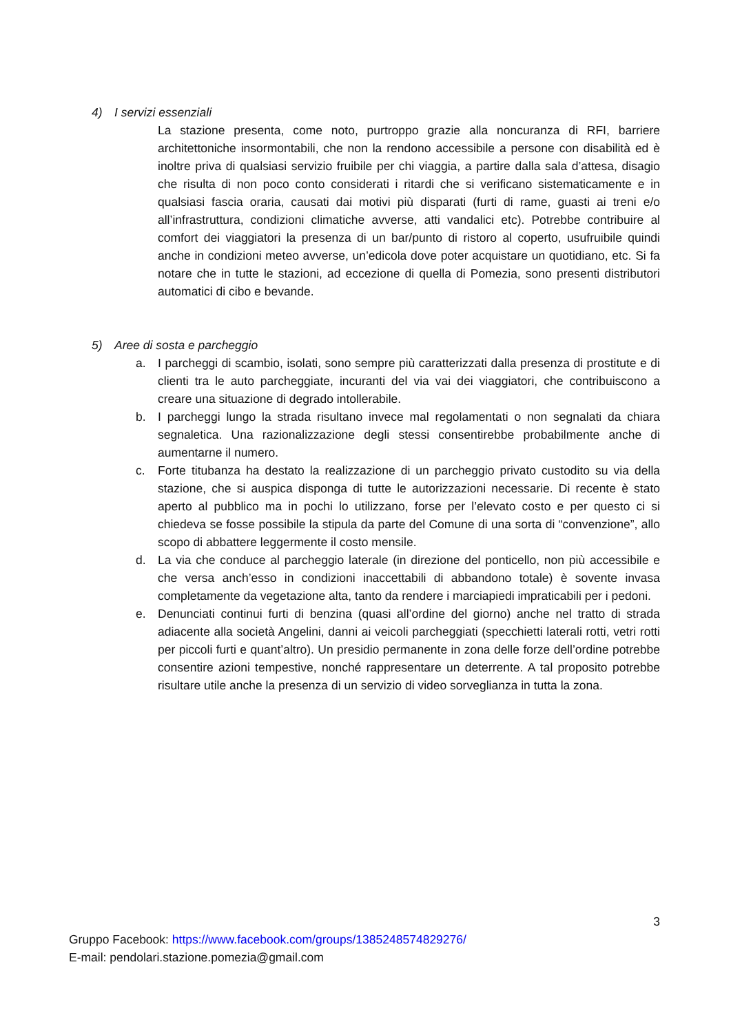4) I servizi essenziali
La stazione presenta, come noto, purtroppo grazie alla noncuranza di RFI, barriere architettoniche insormontabili, che non la rendono accessibile a persone con disabilità ed è inoltre priva di qualsiasi servizio fruibile per chi viaggia, a partire dalla sala d’attesa, disagio che risulta di non poco conto considerati i ritardi che si verificano sistematicamente e in qualsiasi fascia oraria, causati dai motivi più disparati (furti di rame, guasti ai treni e/o all’infrastruttura, condizioni climatiche avverse, atti vandalici etc). Potrebbe contribuire al comfort dei viaggiatori la presenza di un bar/punto di ristoro al coperto, usufruibile quindi anche in condizioni meteo avverse, un’edicola dove poter acquistare un quotidiano, etc. Si fa notare che in tutte le stazioni, ad eccezione di quella di Pomezia, sono presenti distributori automatici di cibo e bevande.
5) Aree di sosta e parcheggio
a. I parcheggi di scambio, isolati, sono sempre più caratterizzati dalla presenza di prostitute e di clienti tra le auto parcheggiate, incuranti del via vai dei viaggiatori, che contribuiscono a creare una situazione di degrado intollerabile.
b. I parcheggi lungo la strada risultano invece mal regolamentati o non segnalati da chiara segnaletica. Una razionalizzazione degli stessi consentirebbe probabilmente anche di aumentarne il numero.
c. Forte titubanza ha destato la realizzazione di un parcheggio privato custodito su via della stazione, che si auspica disponga di tutte le autorizzazioni necessarie. Di recente è stato aperto al pubblico ma in pochi lo utilizzano, forse per l’elevato costo e per questo ci si chiedeva se fosse possibile la stipula da parte del Comune di una sorta di “convenzione”, allo scopo di abbattere leggermente il costo mensile.
d. La via che conduce al parcheggio laterale (in direzione del ponticello, non più accessibile e che versa anch’esso in condizioni inaccettabili di abbandono totale) è sovente invasa completamente da vegetazione alta, tanto da rendere i marciapiedi impraticabili per i pedoni.
e. Denunciati continui furti di benzina (quasi all’ordine del giorno) anche nel tratto di strada adiacente alla società Angelini, danni ai veicoli parcheggiati (specchietti laterali rotti, vetri rotti per piccoli furti e quant’altro). Un presidio permanente in zona delle forze dell’ordine potrebbe consentire azioni tempestive, nonché rappresentare un deterrente. A tal proposito potrebbe risultare utile anche la presenza di un servizio di video sorveglianza in tutta la zona.
3
Gruppo Facebook: https://www.facebook.com/groups/1385248574829276/
E-mail: pendolari.stazione.pomezia@gmail.com